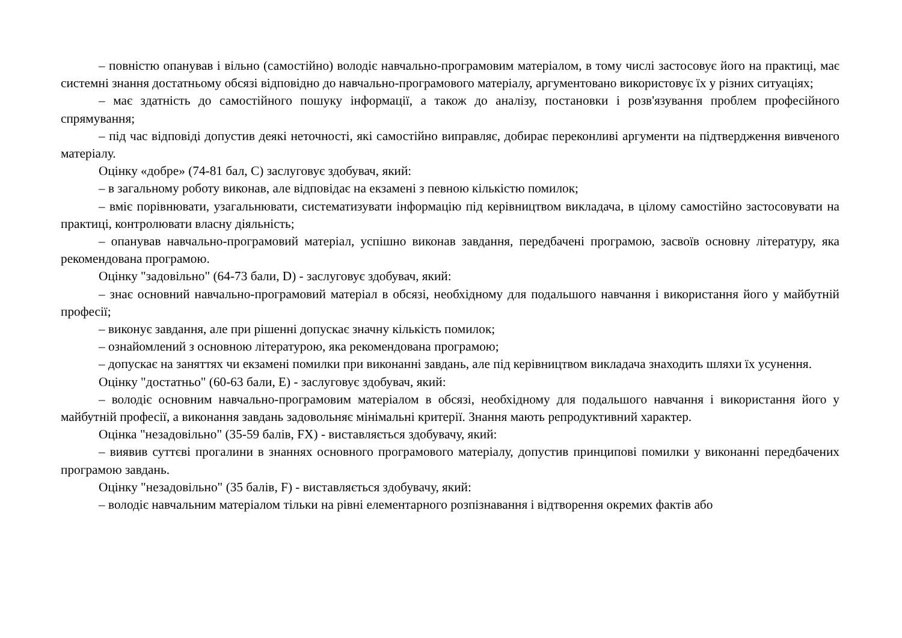– повністю опанував і вільно (самостійно) володіє навчально-програмовим матеріалом, в тому числі застосовує його на практиці, має системні знання достатньому обсязі відповідно до навчально-програмового матеріалу, аргументовано використовує їх у різних ситуаціях;
– має здатність до самостійного пошуку інформації, а також до аналізу, постановки і розв'язування проблем професійного спрямування;
– під час відповіді допустив деякі неточності, які самостійно виправляє, добирає переконливі аргументи на підтвердження вивченого матеріалу.
Оцінку «добре» (74-81 бал, С) заслуговує здобувач, який:
– в загальному роботу виконав, але відповідає на екзамені з певною кількістю помилок;
– вміє порівнювати, узагальнювати, систематизувати інформацію під керівництвом викладача, в цілому самостійно застосовувати на практиці, контролювати власну діяльність;
– опанував навчально-програмовий матеріал, успішно виконав завдання, передбачені програмою, засвоїв основну літературу, яка рекомендована програмою.
Оцінку "задовільно" (64-73 бали, D) - заслуговує здобувач, який:
– знає основний навчально-програмовий матеріал в обсязі, необхідному для подальшого навчання і використання його у майбутній професії;
– виконує завдання, але при рішенні допускає значну кількість помилок;
– ознайомлений з основною літературою, яка рекомендована програмою;
– допускає на заняттях чи екзамені помилки при виконанні завдань, але під керівництвом викладача знаходить шляхи їх усунення.
Оцінку "достатньо" (60-63 бали, Е) - заслуговує здобувач, який:
– володіє основним навчально-програмовим матеріалом в обсязі, необхідному для подальшого навчання і використання його у майбутній професії, а виконання завдань задовольняє мінімальні критерії. Знання мають репродуктивний характер.
Оцінка "незадовільно" (35-59 балів, FX) - виставляється здобувачу, який:
– виявив суттєві прогалини в знаннях основного програмового матеріалу, допустив принципові помилки у виконанні передбачених програмою завдань.
Оцінку "незадовільно" (35 балів, F) - виставляється здобувачу, який:
– володіє навчальним матеріалом тільки на рівні елементарного розпізнавання і відтворення окремих фактів або